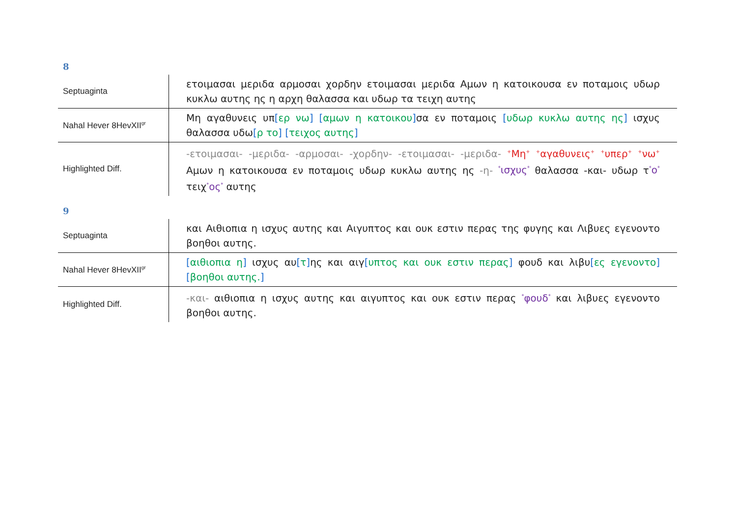8
| Septuaginta | ετοιμασαι μεριδα αρμοσαι χορδην ετοιμασαι μεριδα Αμων η κατοικουσα εν ποταμοις υδωρ κυκλω αυτης ης η αρχη θαλασσα και υδωρ τα τειχη αυτης |
| Nahal Hever 8HevXII<sup>gr</sup> | Μη αγαθυνεις υπ [ ερ νω ] [ αμων η κατοικου ] σα εν ποταμοις [ υδωρ κυκλω αυτης ης ] ισχυς θαλασσα υδω [ ρ το ] [ τειχος αυτης ] |
| Highlighted Diff. | -ετοιμασαι- -μεριδα- -αρμοσαι- -χορδην- -ετοιμασαι- -μεριδα- <sup>+</sup>Μη<sup>+</sup> <sup>+</sup>αγαθυνεις<sup>+</sup> <sup>+</sup>υπερ<sup>+</sup> <sup>+</sup>νω<sup>+</sup> Αμων η κατοικουσα εν ποταμοις υδωρ κυκλω αυτης ης -η- <sup>*</sup>ισχυς<sup>*</sup> θαλασσα -και- υδωρ τ <sup>*</sup>ο<sup>*</sup> τειχ <sup>*</sup>ος<sup>*</sup> αυτης |
9
| Septuaginta | και Αιθιοπια η ισχυς αυτης και Αιγυπτος και ουκ εστιν περας της φυγης και Λιβυες εγενοντο βοηθοι αυτης. |
| Nahal Hever 8HevXII<sup>gr</sup> | [ αιθιοπια η ] ισχυς αυ [ τ ] ης και αιγ [ υπτος και ουκ εστιν περας ] φουδ και λιβυ [ ες εγενοντο ] [ βοηθοι αυτης. ] |
| Highlighted Diff. | -και- αιθιοπια η ισχυς αυτης και αιγυπτος και ουκ εστιν περας <sup>*</sup>φουδ<sup>*</sup> και λιβυες εγενοντο βοηθοι αυτης. |